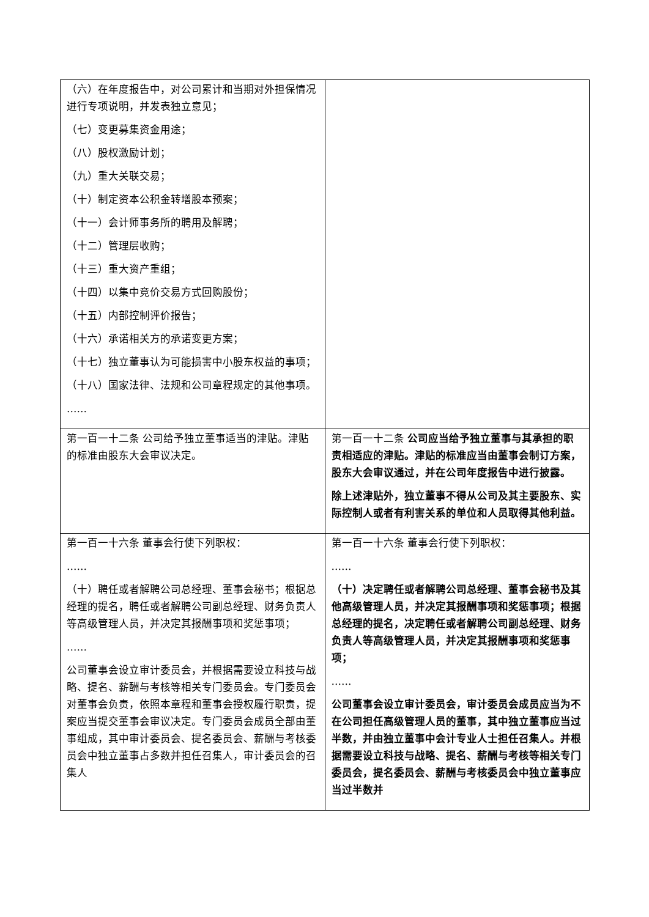| （六）在年度报告中，对公司累计和当期对外担保情况进行专项说明，并发表独立意见； （七）变更募集资金用途； （八）股权激励计划； （九）重大关联交易； （十）制定资本公积金转增股本预案； （十一）会计师事务所的聘用及解聘； （十二）管理层收购； （十三）重大资产重组； （十四）以集中竞价交易方式回购股份； （十五）内部控制评价报告； （十六）承诺相关方的承诺变更方案； （十七）独立董事认为可能损害中小股东权益的事项； （十八）国家法律、法规和公司章程规定的其他事项。 …… | |
| 第一百一十二条 公司给予独立董事适当的津贴。津贴的标准由股东大会审议决定。 | 第一百一十二条 公司应当给予独立董事与其承担的职责相适应的津贴。津贴的标准应当由董事会制订方案，股东大会审议通过，并在公司年度报告中进行披露。 除上述津贴外，独立董事不得从公司及其主要股东、实际控制人或者有利害关系的单位和人员取得其他利益。 |
| 第一百一十六条 董事会行使下列职权： …… （十）聘任或者解聘公司总经理、董事会秘书；根据总经理的提名，聘任或者解聘公司副总经理、财务负责人等高级管理人员，并决定其报酬事项和奖惩事项； …… 公司董事会设立审计委员会，并根据需要设立科技与战略、提名、薪酬与考核等相关专门委员会。专门委员会对董事会负责，依照本章程和董事会授权履行职责，提案应当提交董事会审议决定。专门委员会成员全部由董事组成，其中审计委员会、提名委员会、薪酬与考核委员会中独立董事占多数并担任召集人，审计委员会的召集人 | 第一百一十六条 董事会行使下列职权： …… （十）决定聘任或者解聘公司总经理、董事会秘书及其他高级管理人员，并决定其报酬事项和奖惩事项；根据总经理的提名，决定聘任或者解聘公司副总经理、财务负责人等高级管理人员，并决定其报酬事项和奖惩事项； …… 公司董事会设立审计委员会，审计委员会成员应当为不在公司担任高级管理人员的董事，其中独立董事应当过半数，并由独立董事中会计专业人士担任召集人。并根据需要设立科技与战略、提名、薪酬与考核等相关专门委员会，提名委员会、薪酬与考核委员会中独立董事应当过半数并 |